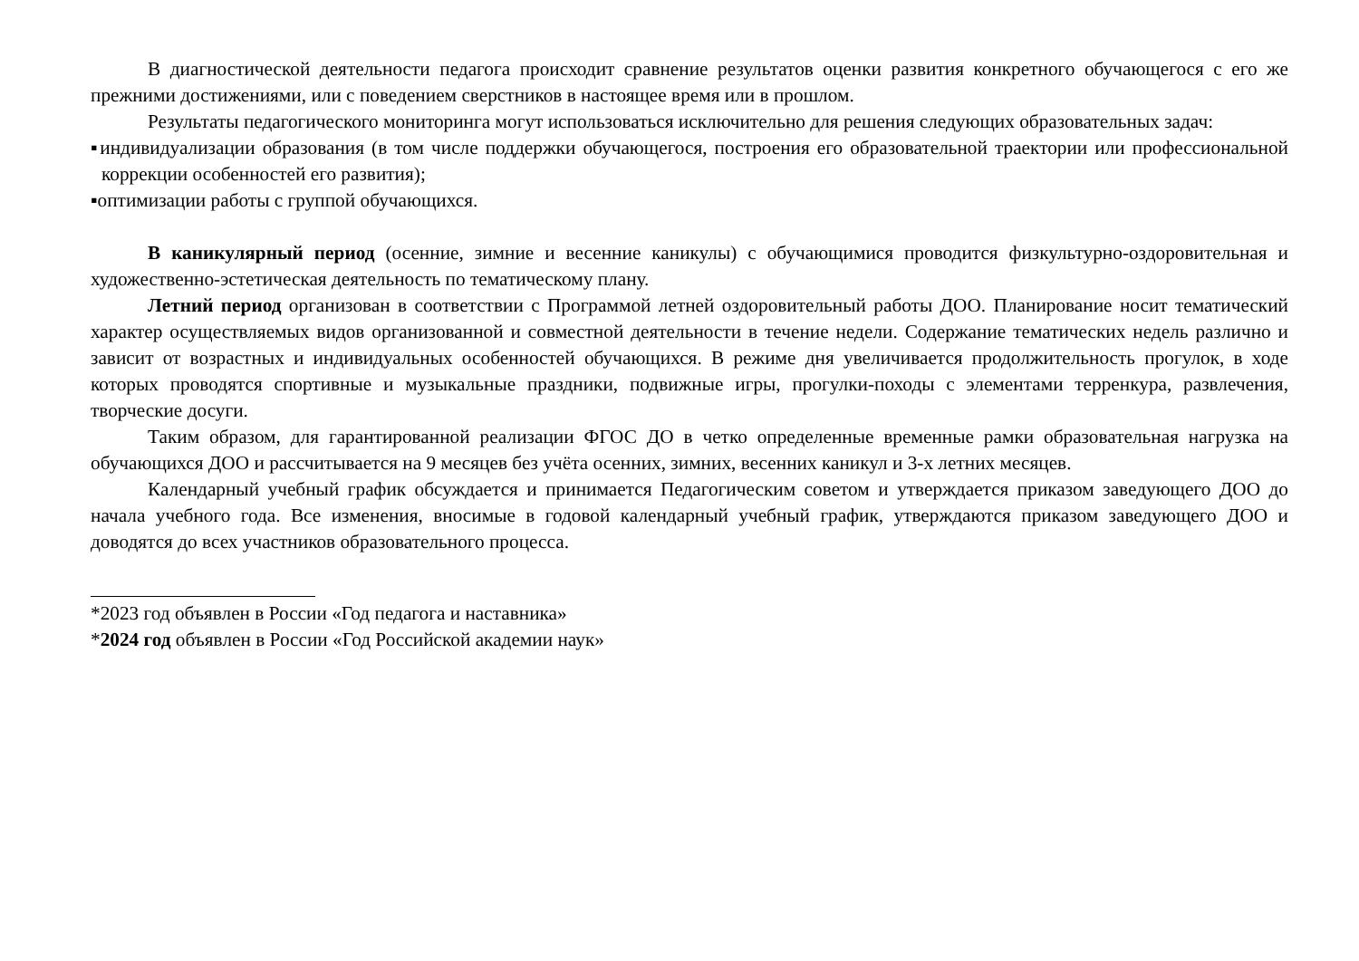В диагностической деятельности педагога происходит сравнение результатов оценки развития конкретного обучающегося с его же прежними достижениями, или с поведением сверстников в настоящее время или в прошлом.
Результаты педагогического мониторинга могут использоваться исключительно для решения следующих образовательных задач:
▪индивидуализации образования (в том числе поддержки обучающегося, построения его образовательной траектории или профессиональной коррекции особенностей его развития);
▪оптимизации работы с группой обучающихся.
В каникулярный период (осенние, зимние и весенние каникулы) с обучающимися проводится физкультурно-оздоровительная и художественно-эстетическая деятельность по тематическому плану.
Летний период организован в соответствии с Программой летней оздоровительный работы ДОО. Планирование носит тематический характер осуществляемых видов организованной и совместной деятельности в течение недели. Содержание тематических недель различно и зависит от возрастных и индивидуальных особенностей обучающихся. В режиме дня увеличивается продолжительность прогулок, в ходе которых проводятся спортивные и музыкальные праздники, подвижные игры, прогулки-походы с элементами терренкура, развлечения, творческие досуги.
Таким образом, для гарантированной реализации ФГОС ДО в четко определенные временные рамки образовательная нагрузка на обучающихся ДОО и рассчитывается на 9 месяцев без учёта осенних, зимних, весенних каникул и 3-х летних месяцев.
Календарный учебный график обсуждается и принимается Педагогическим советом и утверждается приказом заведующего ДОО до начала учебного года. Все изменения, вносимые в годовой календарный учебный график, утверждаются приказом заведующего ДОО и доводятся до всех участников образовательного процесса.
*2023 год объявлен в России «Год педагога и наставника»
*2024 год объявлен в России «Год Российской академии наук»